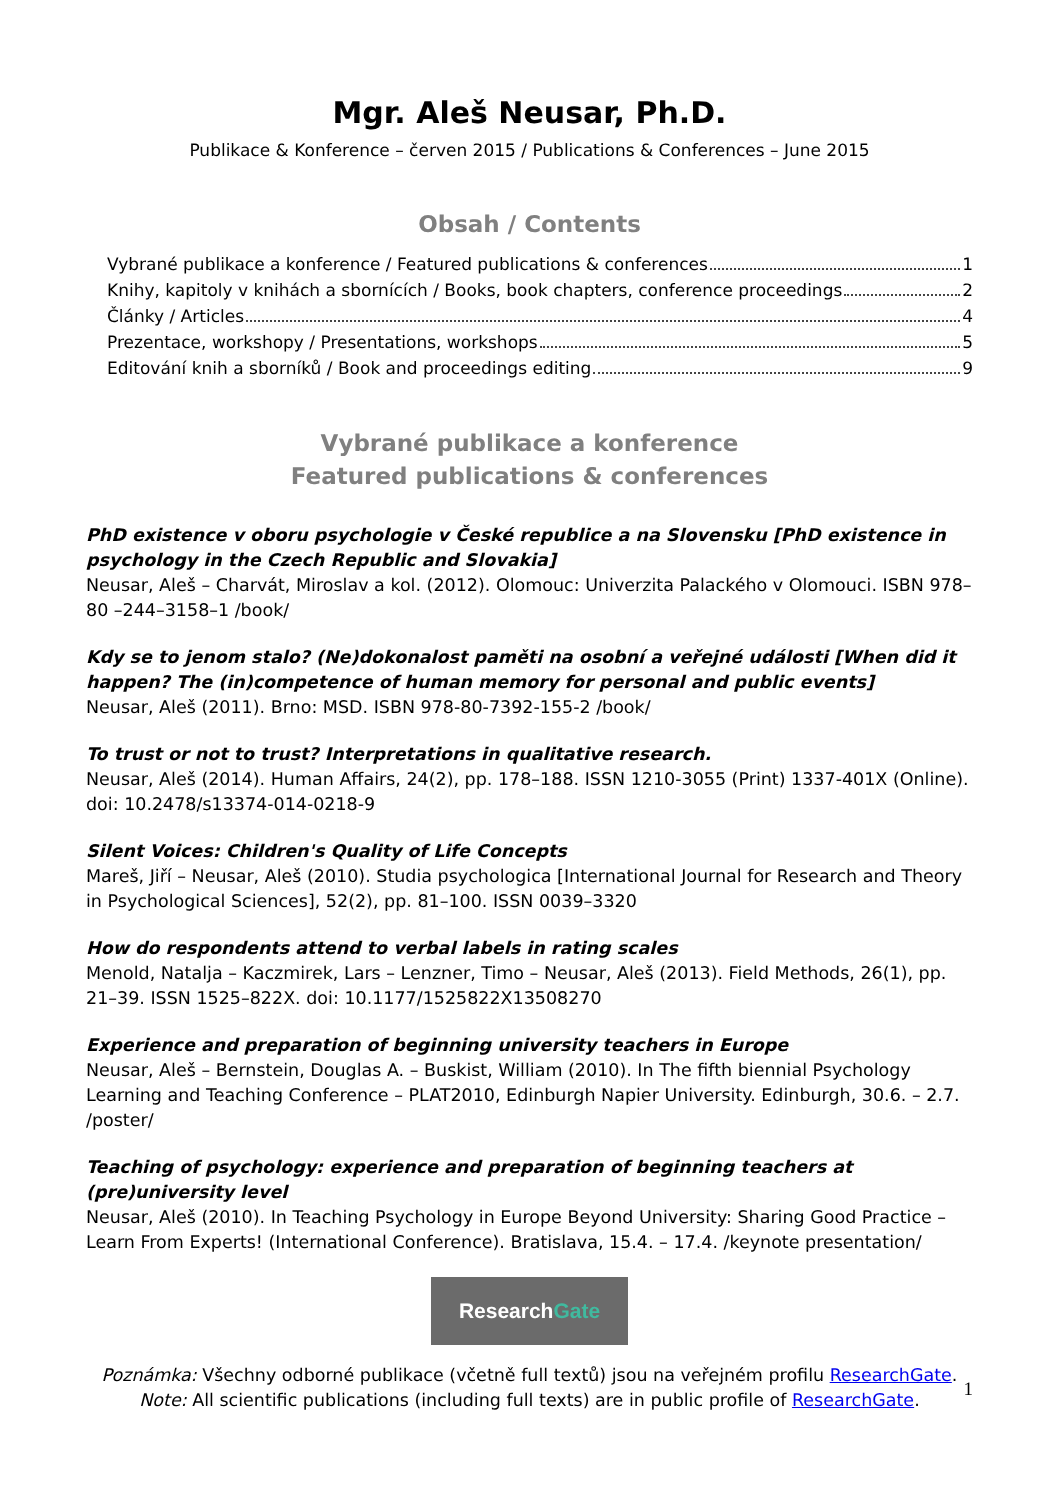Mgr. Aleš Neusar, Ph.D.
Publikace & Konference – červen 2015 / Publications & Conferences – June 2015
Obsah / Contents
Vybrané publikace a konference / Featured publications & conferences 1
Knihy, kapitoly v knihách a sbornících / Books, book chapters, conference proceedings 2
Články / Articles 4
Prezentace, workshopy / Presentations, workshops 5
Editování knih a sborníků / Book and proceedings editing 9
Vybrané publikace a konference
Featured publications & conferences
PhD existence v oboru psychologie v České republice a na Slovensku [PhD existence in psychology in the Czech Republic and Slovakia]
Neusar, Aleš – Charvát, Miroslav a kol. (2012). Olomouc: Univerzita Palackého v Olomouci. ISBN 978–80 –244–3158–1 /book/
Kdy se to jenom stalo? (Ne)dokonalost paměti na osobní a veřejné události [When did it happen? The (in)competence of human memory for personal and public events]
Neusar, Aleš (2011). Brno: MSD. ISBN 978-80-7392-155-2 /book/
To trust or not to trust? Interpretations in qualitative research.
Neusar, Aleš (2014). Human Affairs, 24(2), pp. 178–188. ISSN 1210-3055 (Print) 1337-401X (Online). doi: 10.2478/s13374-014-0218-9
Silent Voices: Children's Quality of Life Concepts
Mareš, Jiří – Neusar, Aleš (2010). Studia psychologica [International Journal for Research and Theory in Psychological Sciences], 52(2), pp. 81–100. ISSN 0039–3320
How do respondents attend to verbal labels in rating scales
Menold, Natalja – Kaczmirek, Lars – Lenzner, Timo – Neusar, Aleš (2013). Field Methods, 26(1), pp. 21–39. ISSN 1525–822X. doi: 10.1177/1525822X13508270
Experience and preparation of beginning university teachers in Europe
Neusar, Aleš – Bernstein, Douglas A. – Buskist, William (2010). In The fifth biennial Psychology Learning and Teaching Conference – PLAT2010, Edinburgh Napier University. Edinburgh, 30.6. – 2.7. /poster/
Teaching of psychology: experience and preparation of beginning teachers at (pre)university level
Neusar, Aleš (2010). In Teaching Psychology in Europe Beyond University: Sharing Good Practice – Learn From Experts! (International Conference). Bratislava, 15.4. – 17.4. /keynote presentation/
Research Gate
Poznámka: Všechny odborné publikace (včetně full textů) jsou na veřejném profilu ResearchGate.
Note: All scientific publications (including full texts) are in public profile of ResearchGate.
1